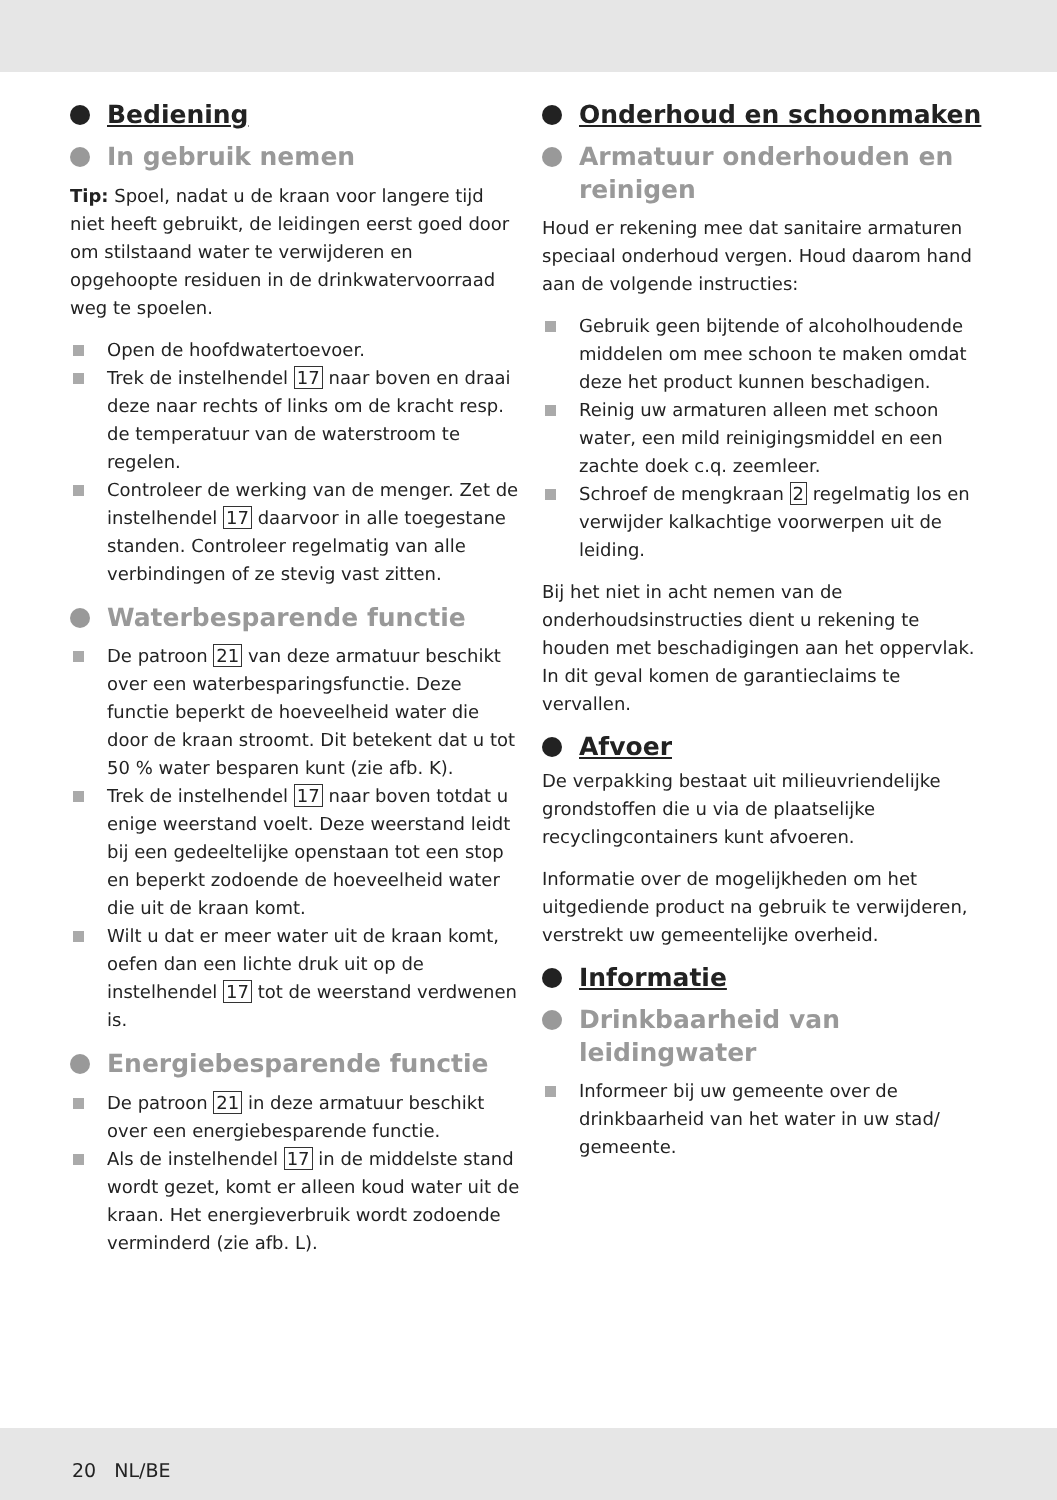Bediening
In gebruik nemen
Tip: Spoel, nadat u de kraan voor langere tijd niet heeft gebruikt, de leidingen eerst goed door om stilstaand water te verwijderen en opgehoopte residuen in de drinkwatervoorraad weg te spoelen.
Open de hoofdwatertoevoer.
Trek de instelhendel 17 naar boven en draai deze naar rechts of links om de kracht resp. de temperatuur van de waterstroom te regelen.
Controleer de werking van de menger. Zet de instelhendel 17 daarvoor in alle toegestane standen. Controleer regelmatig van alle verbindingen of ze stevig vast zitten.
Waterbesparende functie
De patroon 21 van deze armatuur beschikt over een waterbesparingsfunctie. Deze functie beperkt de hoeveelheid water die door de kraan stroomt. Dit betekent dat u tot 50 % water besparen kunt (zie afb. K).
Trek de instelhendel 17 naar boven totdat u enige weerstand voelt. Deze weerstand leidt bij een gedeeltelijke openstaan tot een stop en beperkt zodoende de hoeveelheid water die uit de kraan komt.
Wilt u dat er meer water uit de kraan komt, oefen dan een lichte druk uit op de instelhendel 17 tot de weerstand verdwenen is.
Energiebesparende functie
De patroon 21 in deze armatuur beschikt over een energiebesparende functie.
Als de instelhendel 17 in de middelste stand wordt gezet, komt er alleen koud water uit de kraan. Het energieverbruik wordt zodoende verminderd (zie afb. L).
Onderhoud en schoonmaken
Armatuur onderhouden en reinigen
Houd er rekening mee dat sanitaire armaturen speciaal onderhoud vergen. Houd daarom hand aan de volgende instructies:
Gebruik geen bijtende of alcoholhoudende middelen om mee schoon te maken omdat deze het product kunnen beschadigen.
Reinig uw armaturen alleen met schoon water, een mild reinigingsmiddel en een zachte doek c.q. zeemleer.
Schroef de mengkraan 2 regelmatig los en verwijder kalkachtige voorwerpen uit de leiding.
Bij het niet in acht nemen van de onderhoudsinstructies dient u rekening te houden met beschadigingen aan het oppervlak. In dit geval komen de garantieclaims te vervallen.
Afvoer
De verpakking bestaat uit milieuvriendelijke grondstoffen die u via de plaatselijke recyclingcontainers kunt afvoeren.
Informatie over de mogelijkheden om het uitgediende product na gebruik te verwijderen, verstrekt uw gemeentelijke overheid.
Informatie
Drinkbaarheid van leidingwater
Informeer bij uw gemeente over de drinkbaarheid van het water in uw stad/ gemeente.
20 NL/BE